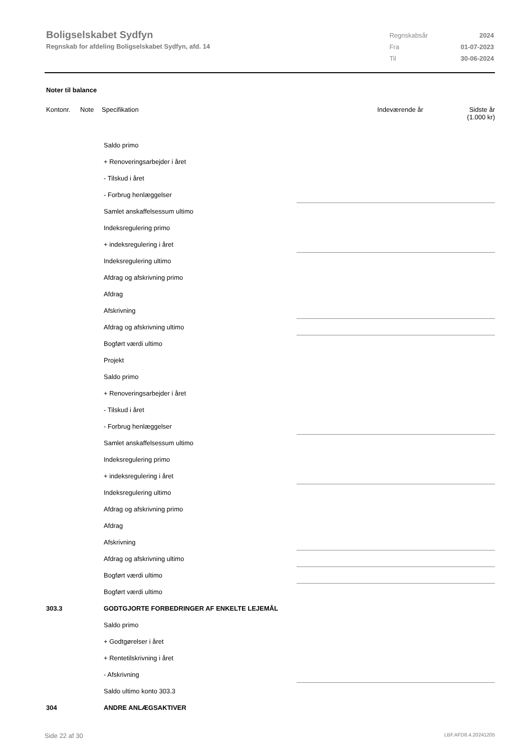Boligselskabet Sydfyn
Regnskab for afdeling Boligselskabet Sydfyn, afd. 14
| Regnskabsår | 2024 |
| Fra | 01-07-2023 |
| Til | 30-06-2024 |
Noter til balance
Kontonr. Note Specifikation Indeværende år Sidste år
(1.000 kr)
| | Saldo primo | |
| | + Renoveringsarbejder i året | |
| | - Tilskud i året | |
| | - Forbrug henlæggelser | |
| | Samlet anskaffelsessum ultimo | |
| | Indeksregulering primo | |
| | + indeksregulering i året | |
| | Indeksregulering ultimo | |
| | Afdrag og afskrivning primo | |
| | Afdrag | |
| | Afskrivning | |
| | Afdrag og afskrivning ultimo | |
| | Bogført værdi ultimo | |
| | Projekt | |
| | Saldo primo | |
| | + Renoveringsarbejder i året | |
| | - Tilskud i året | |
| | - Forbrug henlæggelser | |
| | Samlet anskaffelsessum ultimo | |
| | Indeksregulering primo | |
| | + indeksregulering i året | |
| | Indeksregulering ultimo | |
| | Afdrag og afskrivning primo | |
| | Afdrag | |
| | Afskrivning | |
| | Afdrag og afskrivning ultimo | |
| | Bogført værdi ultimo | |
| | Bogført værdi ultimo | |
| 303.3 | GODTGJORTE FORBEDRINGER AF ENKELTE LEJEMÅL | |
| | Saldo primo | |
| | + Godtgørelser i året | |
| | + Rentetilskrivning i året | |
| | - Afskrivning | |
| | Saldo ultimo konto 303.3 | |
| 304 | ANDRE ANLÆGSAKTIVER | |
Side 22 af 30 LBF.AFD8.4.20241205